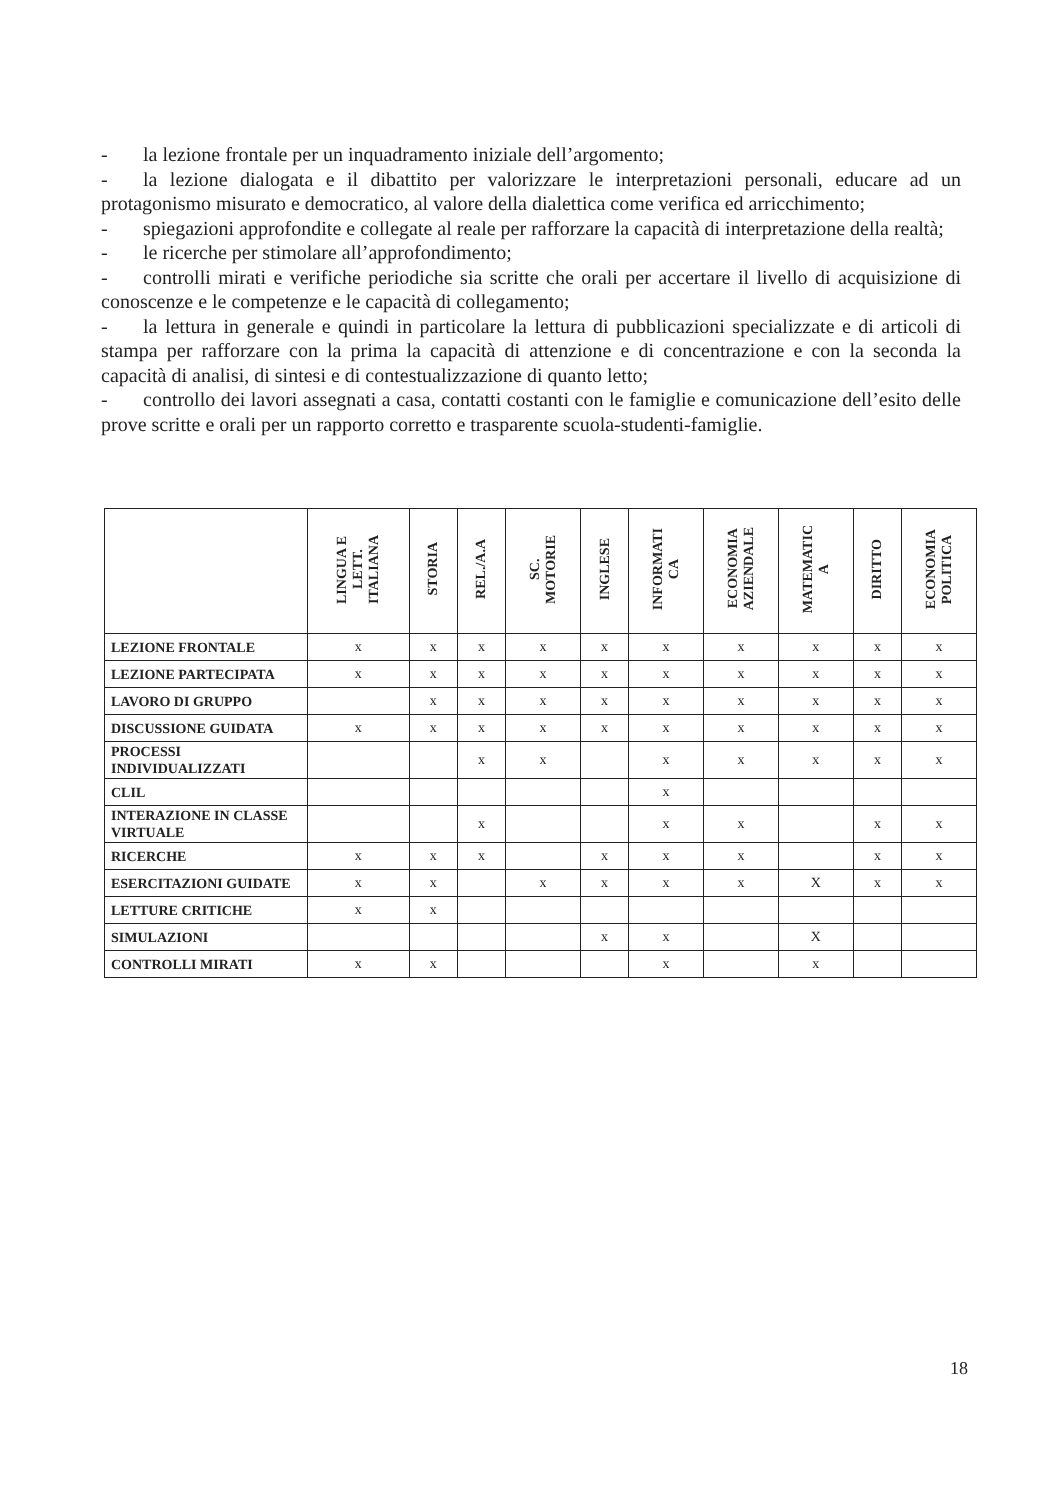- la lezione frontale per un inquadramento iniziale dell’argomento;
- la lezione dialogata e il dibattito per valorizzare le interpretazioni personali, educare ad un protagonismo misurato e democratico, al valore della dialettica come verifica ed arricchimento;
- spiegazioni approfondite e collegate al reale per rafforzare la capacità di interpretazione della realtà;
- le ricerche per stimolare all’approfondimento;
- controlli mirati e verifiche periodiche sia scritte che orali per accertare il livello di acquisizione di conoscenze e le competenze e le capacità di collegamento;
- la lettura in generale e quindi in particolare la lettura di pubblicazioni specializzate e di articoli di stampa per rafforzare con la prima la capacità di attenzione e di concentrazione e con la seconda la capacità di analisi, di sintesi e di contestualizzazione di quanto letto;
- controllo dei lavori assegnati a casa, contatti costanti con le famiglie e comunicazione dell’esito delle prove scritte e orali per un rapporto corretto e trasparente scuola-studenti-famiglie.
| | LINGUA E LETT. ITALIANA | STORIA | REL./A.A | SC. MOTORIE | INGLESE | INFORMATI CA | ECONOMIA AZIENDALE | MATEMATIC A | DIRITTO | ECONOMIA POLITICA |
| --- | --- | --- | --- | --- | --- | --- | --- | --- | --- | --- |
| LEZIONE FRONTALE | x | x | x | x | x | x | x | x | x | x |
| LEZIONE PARTECIPATA | x | x | x | x | x | x | x | x | x | x |
| LAVORO DI GRUPPO | | x | x | x | x | x | x | x | x | x |
| DISCUSSIONE GUIDATA | x | x | x | x | x | x | x | x | x | x |
| PROCESSI INDIVIDUALIZZATI | | | x | x | | x | x | x | x | x |
| CLIL | | | | | | x | | | | |
| INTERAZIONE IN CLASSE VIRTUALE | | | x | | | x | x | | x | x |
| RICERCHE | x | x | x | | x | x | x | | x | x |
| ESERCITAZIONI GUIDATE | x | x | | x | x | x | x | X | x | x |
| LETTURE CRITICHE | x | x | | | | | | | | |
| SIMULAZIONI | | | | | x | x | | X | | |
| CONTROLLI MIRATI | x | x | | | | x | | x | | |
18